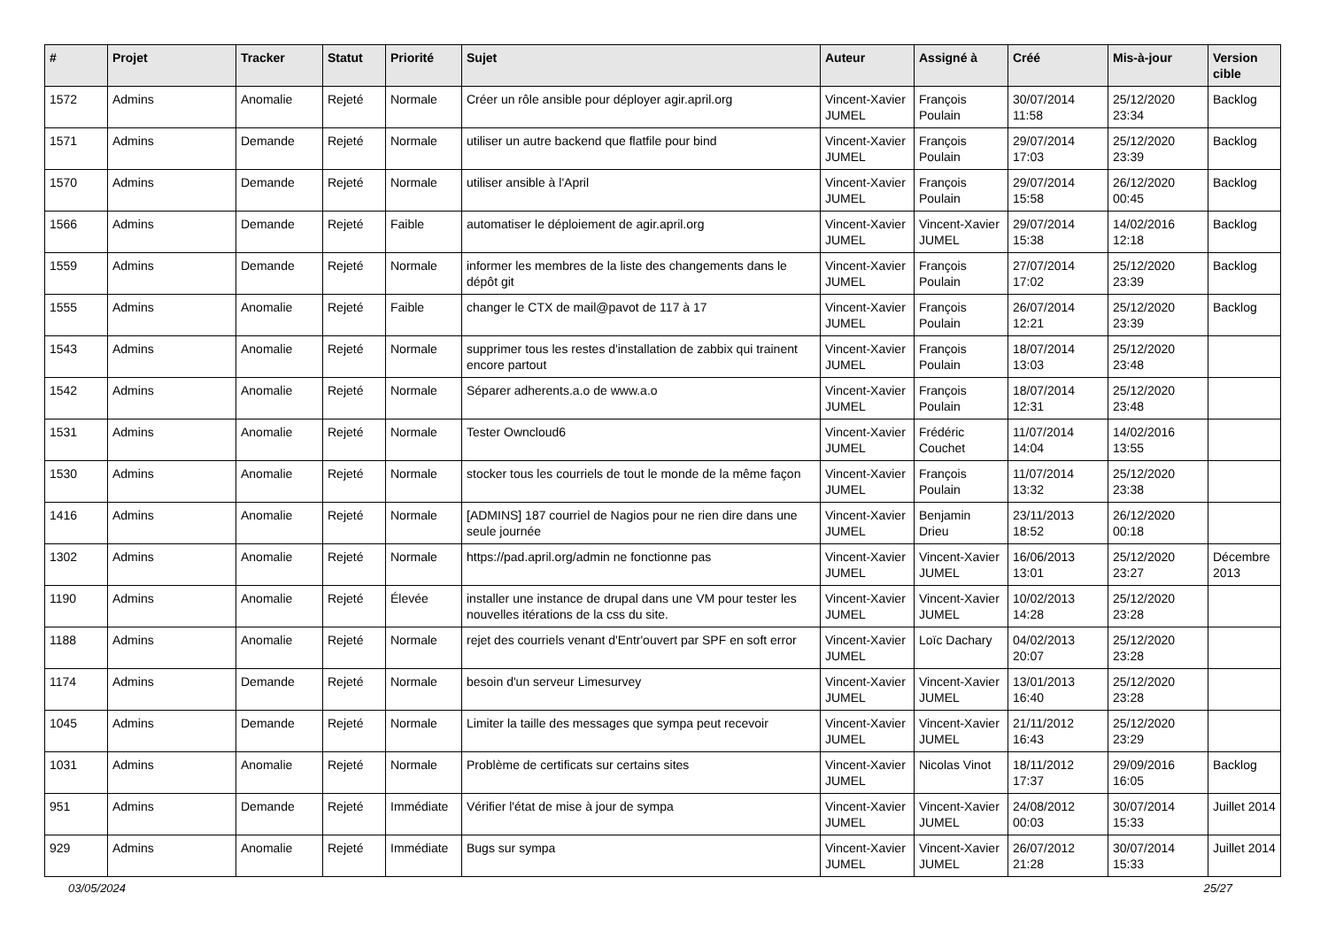| # | Projet | Tracker | Statut | Priorité | Sujet | Auteur | Assigné à | Créé | Mis-à-jour | Version cible |
| --- | --- | --- | --- | --- | --- | --- | --- | --- | --- | --- |
| 1572 | Admins | Anomalie | Rejeté | Normale | Créer un rôle ansible pour déployer agir.april.org | Vincent-Xavier JUMEL | François Poulain | 30/07/2014 11:58 | 25/12/2020 23:34 | Backlog |
| 1571 | Admins | Demande | Rejeté | Normale | utiliser un autre backend que flatfile pour bind | Vincent-Xavier JUMEL | François Poulain | 29/07/2014 17:03 | 25/12/2020 23:39 | Backlog |
| 1570 | Admins | Demande | Rejeté | Normale | utiliser ansible à l'April | Vincent-Xavier JUMEL | François Poulain | 29/07/2014 15:58 | 26/12/2020 00:45 | Backlog |
| 1566 | Admins | Demande | Rejeté | Faible | automatiser le déploiement de agir.april.org | Vincent-Xavier JUMEL | Vincent-Xavier JUMEL | 29/07/2014 15:38 | 14/02/2016 12:18 | Backlog |
| 1559 | Admins | Demande | Rejeté | Normale | informer les membres de la liste des changements dans le dépôt git | Vincent-Xavier JUMEL | François Poulain | 27/07/2014 17:02 | 25/12/2020 23:39 | Backlog |
| 1555 | Admins | Anomalie | Rejeté | Faible | changer le CTX de mail@pavot de 117 à 17 | Vincent-Xavier JUMEL | François Poulain | 26/07/2014 12:21 | 25/12/2020 23:39 | Backlog |
| 1543 | Admins | Anomalie | Rejeté | Normale | supprimer tous les restes d'installation de zabbix qui trainent encore partout | Vincent-Xavier JUMEL | François Poulain | 18/07/2014 13:03 | 25/12/2020 23:48 | |
| 1542 | Admins | Anomalie | Rejeté | Normale | Séparer adherents.a.o de www.a.o | Vincent-Xavier JUMEL | François Poulain | 18/07/2014 12:31 | 25/12/2020 23:48 | |
| 1531 | Admins | Anomalie | Rejeté | Normale | Tester Owncloud6 | Vincent-Xavier JUMEL | Frédéric Couchet | 11/07/2014 14:04 | 14/02/2016 13:55 | |
| 1530 | Admins | Anomalie | Rejeté | Normale | stocker tous les courriels de tout le monde de la même façon | Vincent-Xavier JUMEL | François Poulain | 11/07/2014 13:32 | 25/12/2020 23:38 | |
| 1416 | Admins | Anomalie | Rejeté | Normale | [ADMINS] 187 courriel de Nagios pour ne rien dire dans une seule journée | Vincent-Xavier JUMEL | Benjamin Drieu | 23/11/2013 18:52 | 26/12/2020 00:18 | |
| 1302 | Admins | Anomalie | Rejeté | Normale | https://pad.april.org/admin ne fonctionne pas | Vincent-Xavier JUMEL | Vincent-Xavier JUMEL | 16/06/2013 13:01 | 25/12/2020 23:27 | Décembre 2013 |
| 1190 | Admins | Anomalie | Rejeté | Élevée | installer une instance de drupal dans une VM pour tester les nouvelles itérations de la css du site. | Vincent-Xavier JUMEL | Vincent-Xavier JUMEL | 10/02/2013 14:28 | 25/12/2020 23:28 | |
| 1188 | Admins | Anomalie | Rejeté | Normale | rejet des courriels venant d'Entr'ouvert par SPF en soft error | Vincent-Xavier JUMEL | Loïc Dachary | 04/02/2013 20:07 | 25/12/2020 23:28 | |
| 1174 | Admins | Demande | Rejeté | Normale | besoin d'un serveur Limesurvey | Vincent-Xavier JUMEL | Vincent-Xavier JUMEL | 13/01/2013 16:40 | 25/12/2020 23:28 | |
| 1045 | Admins | Demande | Rejeté | Normale | Limiter la taille des messages que sympa peut recevoir | Vincent-Xavier JUMEL | Vincent-Xavier JUMEL | 21/11/2012 16:43 | 25/12/2020 23:29 | |
| 1031 | Admins | Anomalie | Rejeté | Normale | Problème de certificats sur certains sites | Vincent-Xavier JUMEL | Nicolas Vinot | 18/11/2012 17:37 | 29/09/2016 16:05 | Backlog |
| 951 | Admins | Demande | Rejeté | Immédiate | Vérifier l'état de mise à jour de sympa | Vincent-Xavier JUMEL | Vincent-Xavier JUMEL | 24/08/2012 00:03 | 30/07/2014 15:33 | Juillet 2014 |
| 929 | Admins | Anomalie | Rejeté | Immédiate | Bugs sur sympa | Vincent-Xavier JUMEL | Vincent-Xavier JUMEL | 26/07/2012 21:28 | 30/07/2014 15:33 | Juillet 2014 |
03/05/2024 25/27